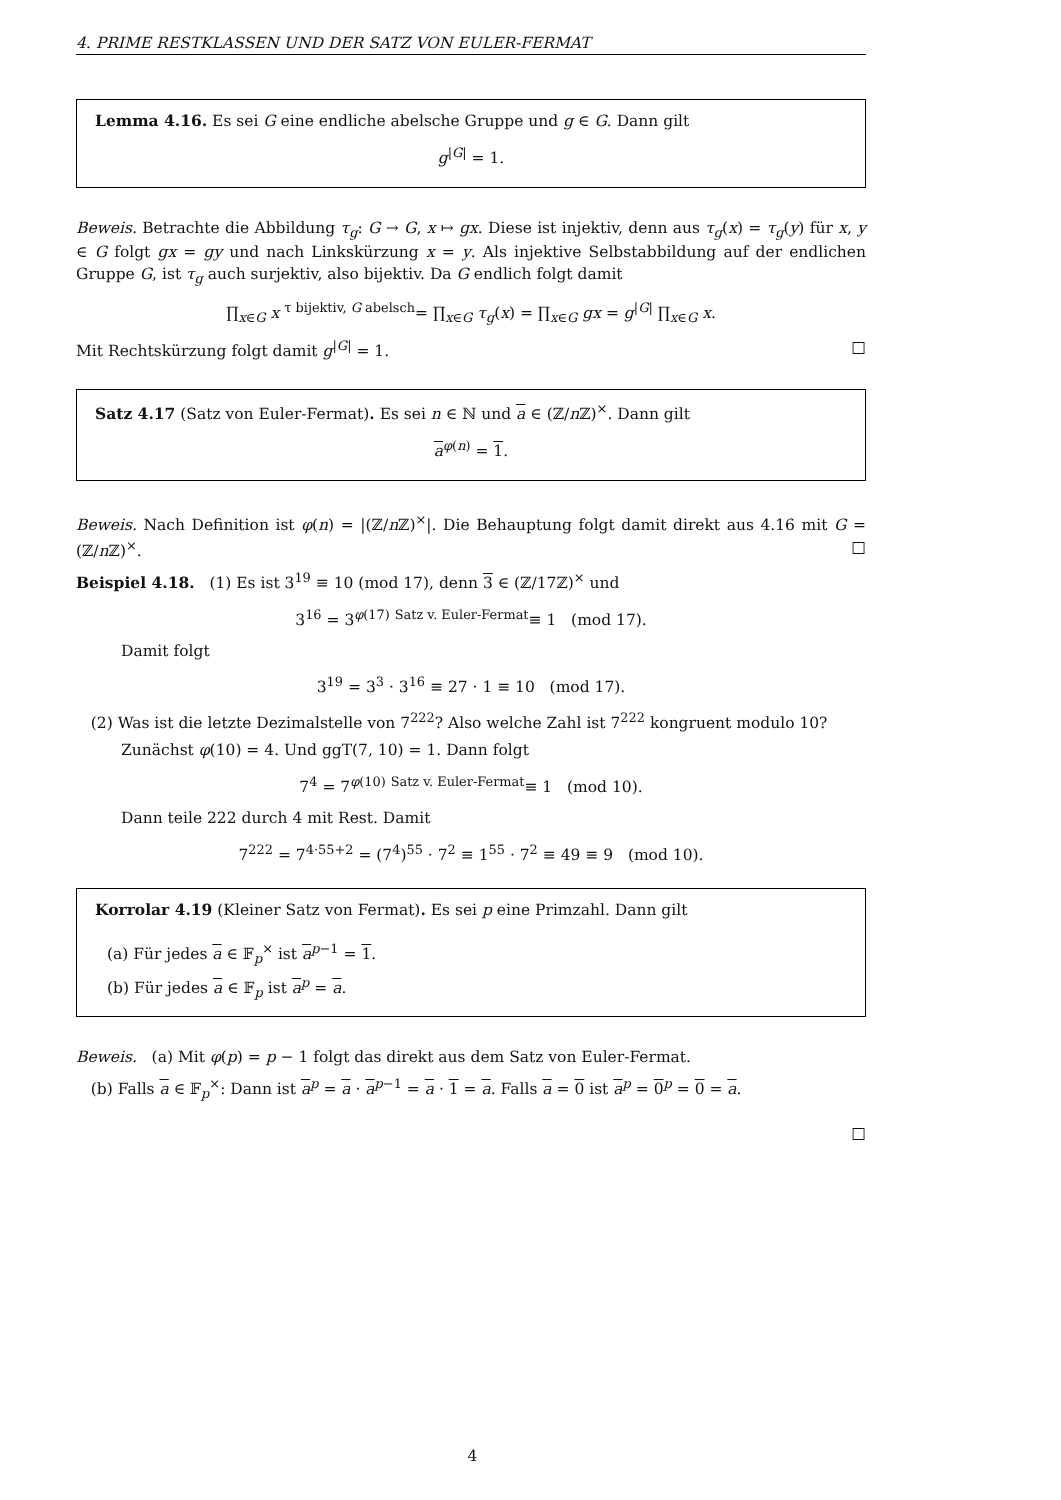4. PRIME RESTKLASSEN UND DER SATZ VON EULER-FERMAT
Lemma 4.16. Es sei G eine endliche abelsche Gruppe und g ∈ G. Dann gilt
g<sup>|G|</sup> = 1.
Beweis. Betrachte die Abbildung τ<sub>g</sub>: G → G, x ↦ gx. Diese ist injektiv, denn aus τ<sub>g</sub>(x) = τ<sub>g</sub>(y) für x, y ∈ G folgt gx = gy und nach Linkskürzung x = y. Als injektive Selbstabbildung auf der endlichen Gruppe G, ist τ<sub>g</sub> auch surjektiv, also bijektiv. Da G endlich folgt damit
∏<sub>x∈G</sub> x <sup>τ bijektiv, G abelsch</sup>= ∏<sub>x∈G</sub> τ<sub>g</sub>(x) = ∏<sub>x∈G</sub> gx = g<sup>|G|</sup> ∏<sub>x∈G</sub> x.
Mit Rechtskürzung folgt damit g<sup>|G|</sup> = 1. □
Satz 4.17 (Satz von Euler-Fermat). Es sei n ∈ ℕ und a ∈ (ℤ/n ℤ)<sup>×</sup>. Dann gilt
a<sup>φ(n)</sup> = 1.
Beweis. Nach Definition ist φ(n) = |(ℤ/n ℤ)<sup>×</sup>|. Die Behauptung folgt damit direkt aus 4.16 mit G = (ℤ/n ℤ)<sup>×</sup>. □
Beispiel 4.18. (1) Es ist 3<sup>19</sup> ≡ 10 (mod 17), denn 3 ∈ (ℤ/17ℤ)<sup>×</sup> und
3<sup>16</sup> = 3<sup>φ(17)</sup> <sup>Satz v. Euler-Fermat</sup>≡ 1 (mod 17).
Damit folgt
3<sup>19</sup> = 3<sup>3</sup> · 3<sup>16</sup> ≡ 27 · 1 ≡ 10 (mod 17).
(2) Was ist die letzte Dezimalstelle von 7<sup>222</sup>? Also welche Zahl ist 7<sup>222</sup> kongruent modulo 10?
Zunächst φ(10) = 4. Und ggT(7, 10) = 1. Dann folgt
7<sup>4</sup> = 7<sup>φ(10)</sup> <sup>Satz v. Euler-Fermat</sup>≡ 1 (mod 10).
Dann teile 222 durch 4 mit Rest. Damit
7<sup>222</sup> = 7<sup>4·55+2</sup> = (7<sup>4</sup>)<sup>55</sup> · 7<sup>2</sup> ≡ 1<sup>55</sup> · 7<sup>2</sup> ≡ 49 ≡ 9 (mod 10).
Korrolar 4.19 (Kleiner Satz von Fermat). Es sei p eine Primzahl. Dann gilt
(a) Für jedes a ∈ 𝔽<sub>p</sub><sup>×</sup> ist a<sup>p−1</sup> = 1.
(b) Für jedes a ∈ 𝔽<sub>p</sub> ist a<sup>p</sup> = a.
Beweis. (a) Mit φ(p) = p − 1 folgt das direkt aus dem Satz von Euler-Fermat.
(b) Falls a ∈ 𝔽<sub>p</sub><sup>×</sup>: Dann ist a<sup>p</sup> = a · a<sup>p−1</sup> = a · 1 = a. Falls a = 0 ist a<sup>p</sup> = 0<sup>p</sup> = 0 = a.
□
4